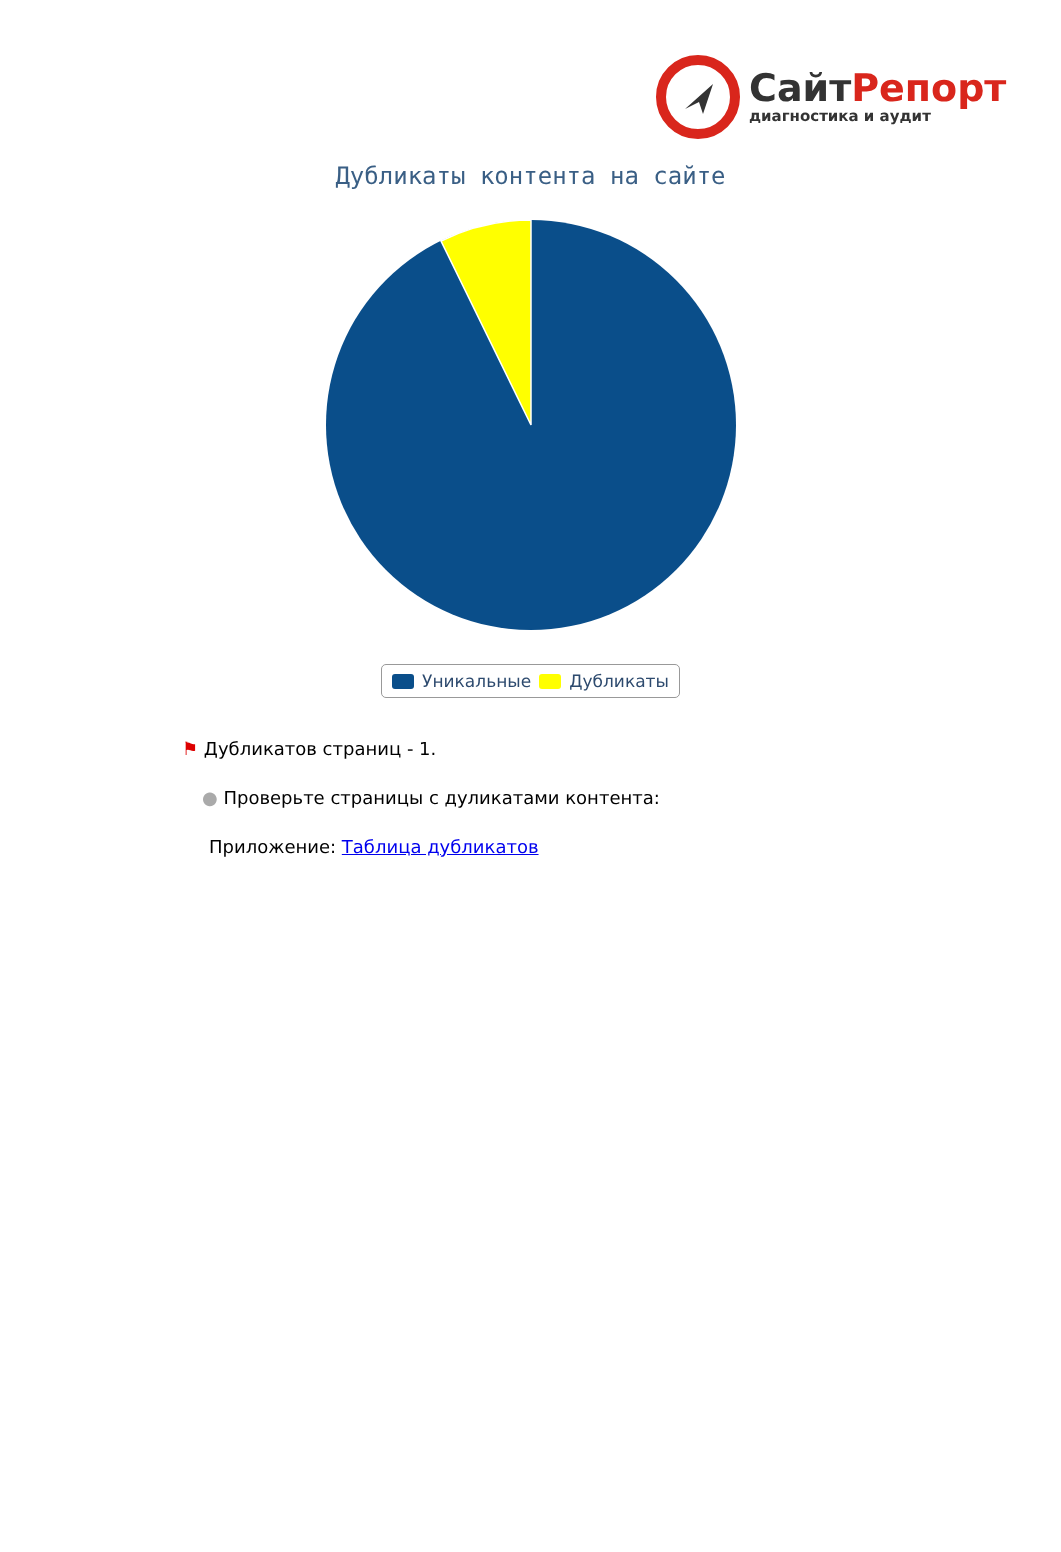СайтРепорт
диагностика и аудит
Дубликаты контента на сайте
Уникальные Дубликаты
⚑ Дубликатов страниц - 1.
● Проверьте страницы с дуликатами контента:
Приложение: Таблица дубликатов